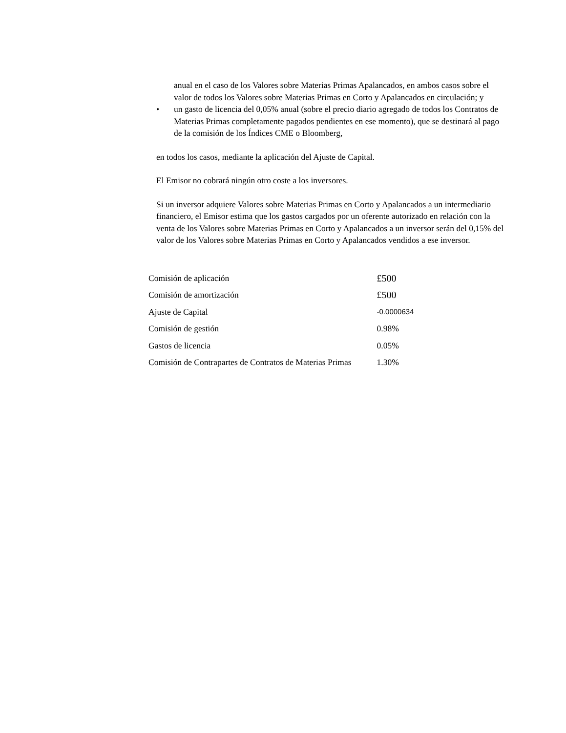anual en el caso de los Valores sobre Materias Primas Apalancados, en ambos casos sobre el valor de todos los Valores sobre Materias Primas en Corto y Apalancados en circulación; y
• un gasto de licencia del 0,05% anual (sobre el precio diario agregado de todos los Contratos de Materias Primas completamente pagados pendientes en ese momento), que se destinará al pago de la comisión de los Índices CME o Bloomberg,
en todos los casos, mediante la aplicación del Ajuste de Capital.
El Emisor no cobrará ningún otro coste a los inversores.
Si un inversor adquiere Valores sobre Materias Primas en Corto y Apalancados a un intermediario financiero, el Emisor estima que los gastos cargados por un oferente autorizado en relación con la venta de los Valores sobre Materias Primas en Corto y Apalancados a un inversor serán del 0,15% del valor de los Valores sobre Materias Primas en Corto y Apalancados vendidos a ese inversor.
| Comisión de aplicación | £500 |
| Comisión de amortización | £500 |
| Ajuste de Capital | -0.0000634 |
| Comisión de gestión | 0.98% |
| Gastos de licencia | 0.05% |
| Comisión de Contrapartes de Contratos de Materias Primas | 1.30% |